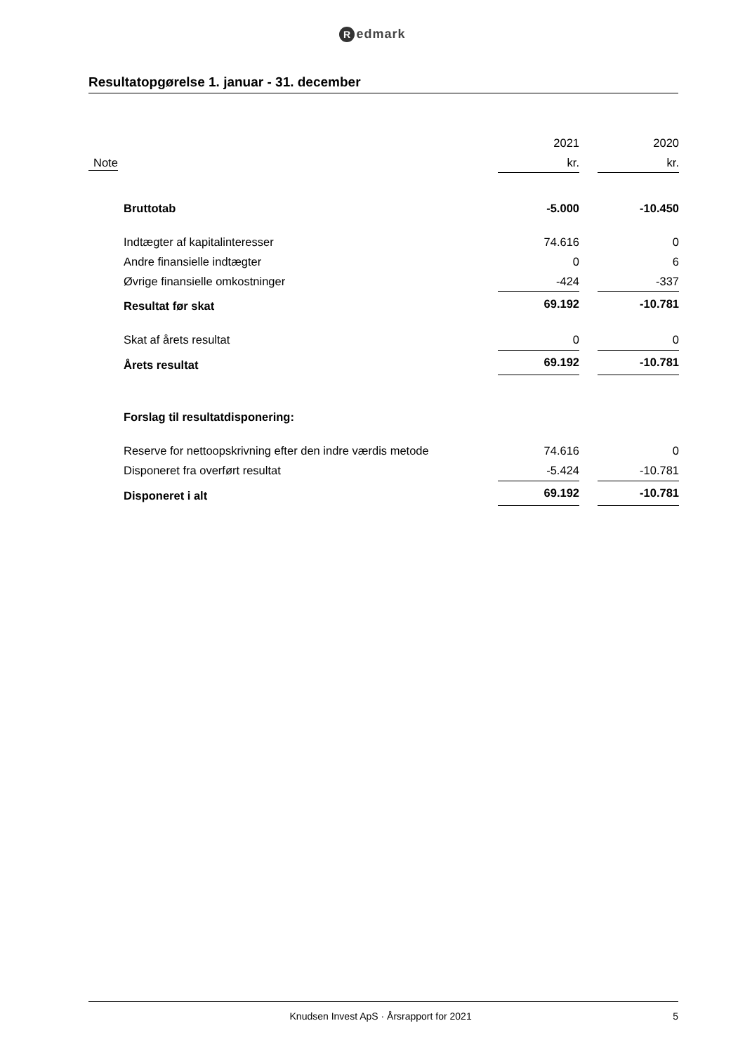Redmark
Resultatopgørelse 1. januar - 31. december
| | | 2021 | | 2020 |
| Note | | kr. | | kr. |
| | Bruttotab | -5.000 | | -10.450 |
| | Indtægter af kapitalinteresser | 74.616 | | 0 |
| | Andre finansielle indtægter | 0 | | 6 |
| | Øvrige finansielle omkostninger | -424 | | -337 |
| | Resultat før skat | 69.192 | | -10.781 |
| | Skat af årets resultat | 0 | | 0 |
| | Årets resultat | 69.192 | | -10.781 |
| | Forslag til resultatdisponering: | | | |
| | Reserve for nettoopskrivning efter den indre værdis metode | 74.616 | | 0 |
| | Disponeret fra overført resultat | -5.424 | | -10.781 |
| | Disponeret i alt | 69.192 | | -10.781 |
Knudsen Invest ApS · Årsrapport for 2021
5